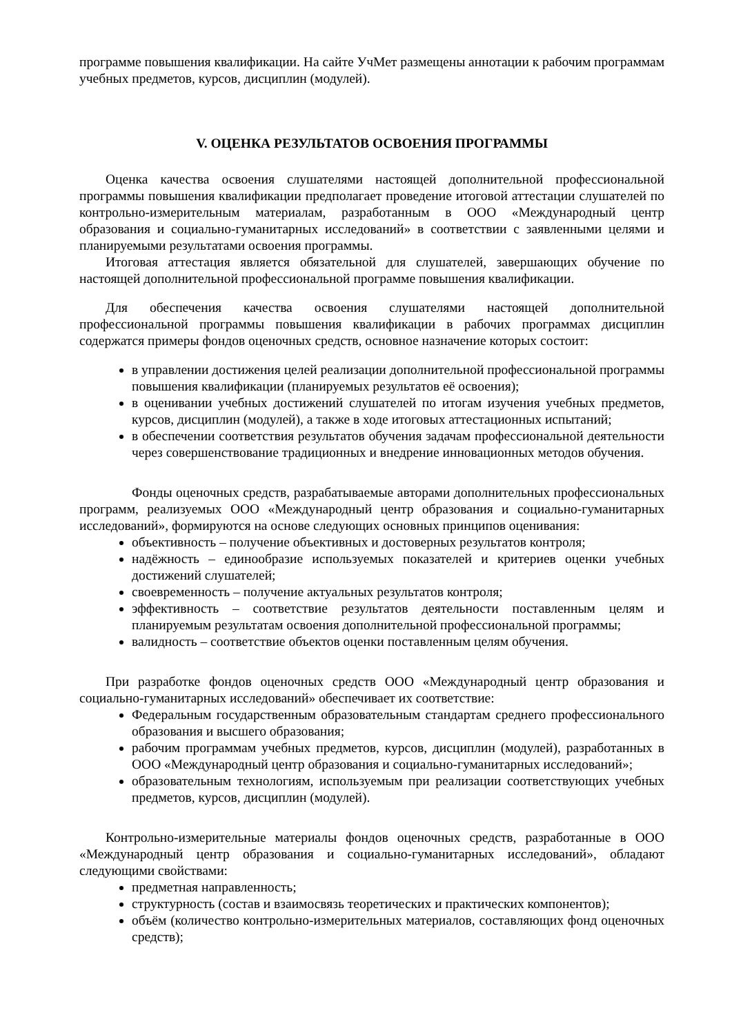программе повышения квалификации. На сайте УчМет размещены аннотации к рабочим программам учебных предметов, курсов, дисциплин (модулей).
V. ОЦЕНКА РЕЗУЛЬТАТОВ ОСВОЕНИЯ ПРОГРАММЫ
Оценка качества освоения слушателями настоящей дополнительной профессиональной программы повышения квалификации предполагает проведение итоговой аттестации слушателей по контрольно-измерительным материалам, разработанным в ООО «Международный центр образования и социально-гуманитарных исследований» в соответствии с заявленными целями и планируемыми результатами освоения программы.
Итоговая аттестация является обязательной для слушателей, завершающих обучение по настоящей дополнительной профессиональной программе повышения квалификации.
Для обеспечения качества освоения слушателями настоящей дополнительной профессиональной программы повышения квалификации в рабочих программах дисциплин содержатся примеры фондов оценочных средств, основное назначение которых состоит:
в управлении достижения целей реализации дополнительной профессиональной программы повышения квалификации (планируемых результатов её освоения);
в оценивании учебных достижений слушателей по итогам изучения учебных предметов, курсов, дисциплин (модулей), а также в ходе итоговых аттестационных испытаний;
в обеспечении соответствия результатов обучения задачам профессиональной деятельности через совершенствование традиционных и внедрение инновационных методов обучения.
Фонды оценочных средств, разрабатываемые авторами дополнительных профессиональных программ, реализуемых ООО «Международный центр образования и социально-гуманитарных исследований», формируются на основе следующих основных принципов оценивания:
объективность – получение объективных и достоверных результатов контроля;
надёжность – единообразие используемых показателей и критериев оценки учебных достижений слушателей;
своевременность – получение актуальных результатов контроля;
эффективность – соответствие результатов деятельности поставленным целям и планируемым результатам освоения дополнительной профессиональной программы;
валидность – соответствие объектов оценки поставленным целям обучения.
При разработке фондов оценочных средств ООО «Международный центр образования и социально-гуманитарных исследований» обеспечивает их соответствие:
Федеральным государственным образовательным стандартам среднего профессионального образования и высшего образования;
рабочим программам учебных предметов, курсов, дисциплин (модулей), разработанных в ООО «Международный центр образования и социально-гуманитарных исследований»;
образовательным технологиям, используемым при реализации соответствующих учебных предметов, курсов, дисциплин (модулей).
Контрольно-измерительные материалы фондов оценочных средств, разработанные в ООО «Международный центр образования и социально-гуманитарных исследований», обладают следующими свойствами:
предметная направленность;
структурность (состав и взаимосвязь теоретических и практических компонентов);
объём (количество контрольно-измерительных материалов, составляющих фонд оценочных средств);